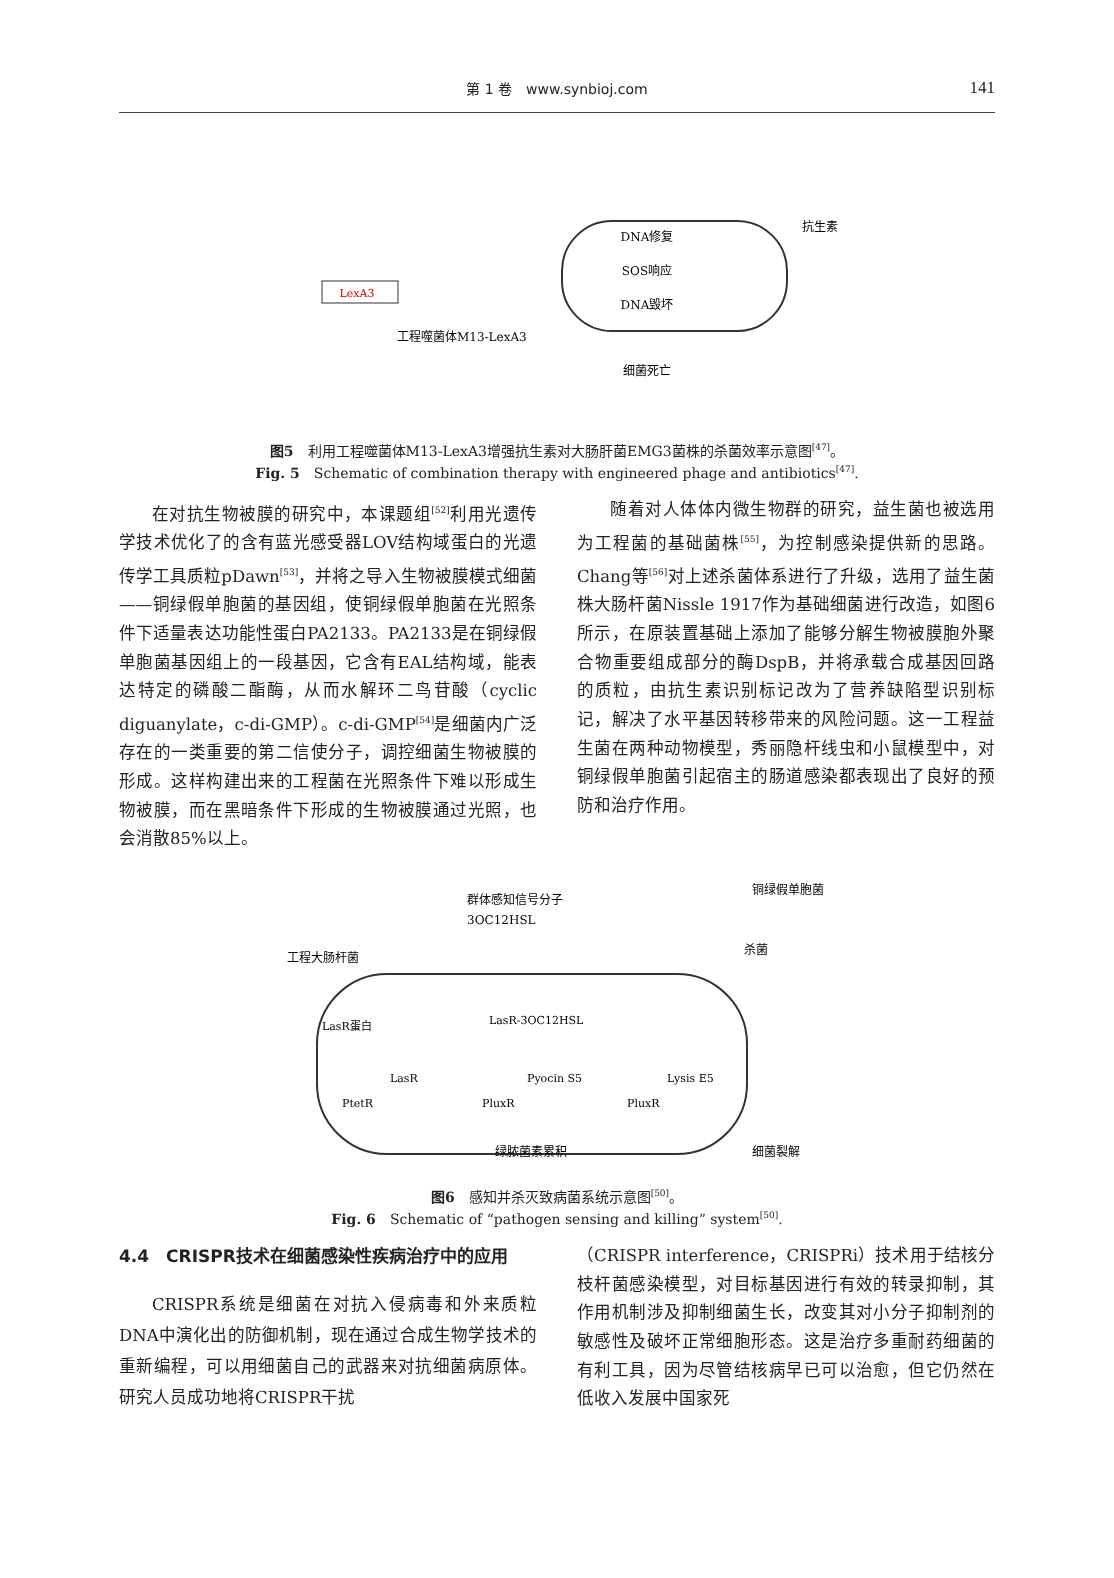第 1 卷　www.synbioj.com 141
LexA3
DNA修复
SOS响应
DNA毁坏
细菌死亡
抗生素
工程噬菌体M13-LexA3
图5　利用工程噬菌体M13-LexA3增强抗生素对大肠肝菌EMG3菌株的杀菌效率示意图<sup>[47]</sup>。
Fig. 5　Schematic of combination therapy with engineered phage and antibiotics<sup>[47]</sup>.
在对抗生物被膜的研究中，本课题组<sup>[52]</sup>利用光遗传学技术优化了的含有蓝光感受器LOV结构域蛋白的光遗传学工具质粒pDawn<sup>[53]</sup>，并将之导入生物被膜模式细菌——铜绿假单胞菌的基因组，使铜绿假单胞菌在光照条件下适量表达功能性蛋白PA2133。PA2133是在铜绿假单胞菌基因组上的一段基因，它含有EAL结构域，能表达特定的磷酸二酯酶，从而水解环二鸟苷酸（cyclic diguanylate，c-di-GMP）。c-di-GMP<sup>[54]</sup>是细菌内广泛存在的一类重要的第二信使分子，调控细菌生物被膜的形成。这样构建出来的工程菌在光照条件下难以形成生物被膜，而在黑暗条件下形成的生物被膜通过光照，也会消散85%以上。
随着对人体体内微生物群的研究，益生菌也被选用为工程菌的基础菌株<sup>[55]</sup>，为控制感染提供新的思路。Chang等<sup>[56]</sup>对上述杀菌体系进行了升级，选用了益生菌株大肠杆菌Nissle 1917作为基础细菌进行改造，如图6所示，在原装置基础上添加了能够分解生物被膜胞外聚合物重要组成部分的酶DspB，并将承载合成基因回路的质粒，由抗生素识别标记改为了营养缺陷型识别标记，解决了水平基因转移带来的风险问题。这一工程益生菌在两种动物模型，秀丽隐杆线虫和小鼠模型中，对铜绿假单胞菌引起宿主的肠道感染都表现出了良好的预防和治疗作用。
群体感知信号分子
3OC12HSL
铜绿假单胞菌
杀菌
工程大肠杆菌
LasR蛋白
LasR-3OC12HSL
LasR
Pyocin S5
Lysis E5
PtetR
PluxR
PluxR
绿脓菌素累积
细菌裂解
图6　感知并杀灭致病菌系统示意图<sup>[50]</sup>。
Fig. 6　Schematic of “pathogen sensing and killing” system<sup>[50]</sup>.
4.4　CRISPR技术在细菌感染性疾病治疗中的应用
CRISPR系统是细菌在对抗入侵病毒和外来质粒DNA中演化出的防御机制，现在通过合成生物学技术的重新编程，可以用细菌自己的武器来对抗细菌病原体。研究人员成功地将CRISPR干扰
（CRISPR interference，CRISPRi）技术用于结核分枝杆菌感染模型，对目标基因进行有效的转录抑制，其作用机制涉及抑制细菌生长，改变其对小分子抑制剂的敏感性及破坏正常细胞形态。这是治疗多重耐药细菌的有利工具，因为尽管结核病早已可以治愈，但它仍然在低收入发展中国家死